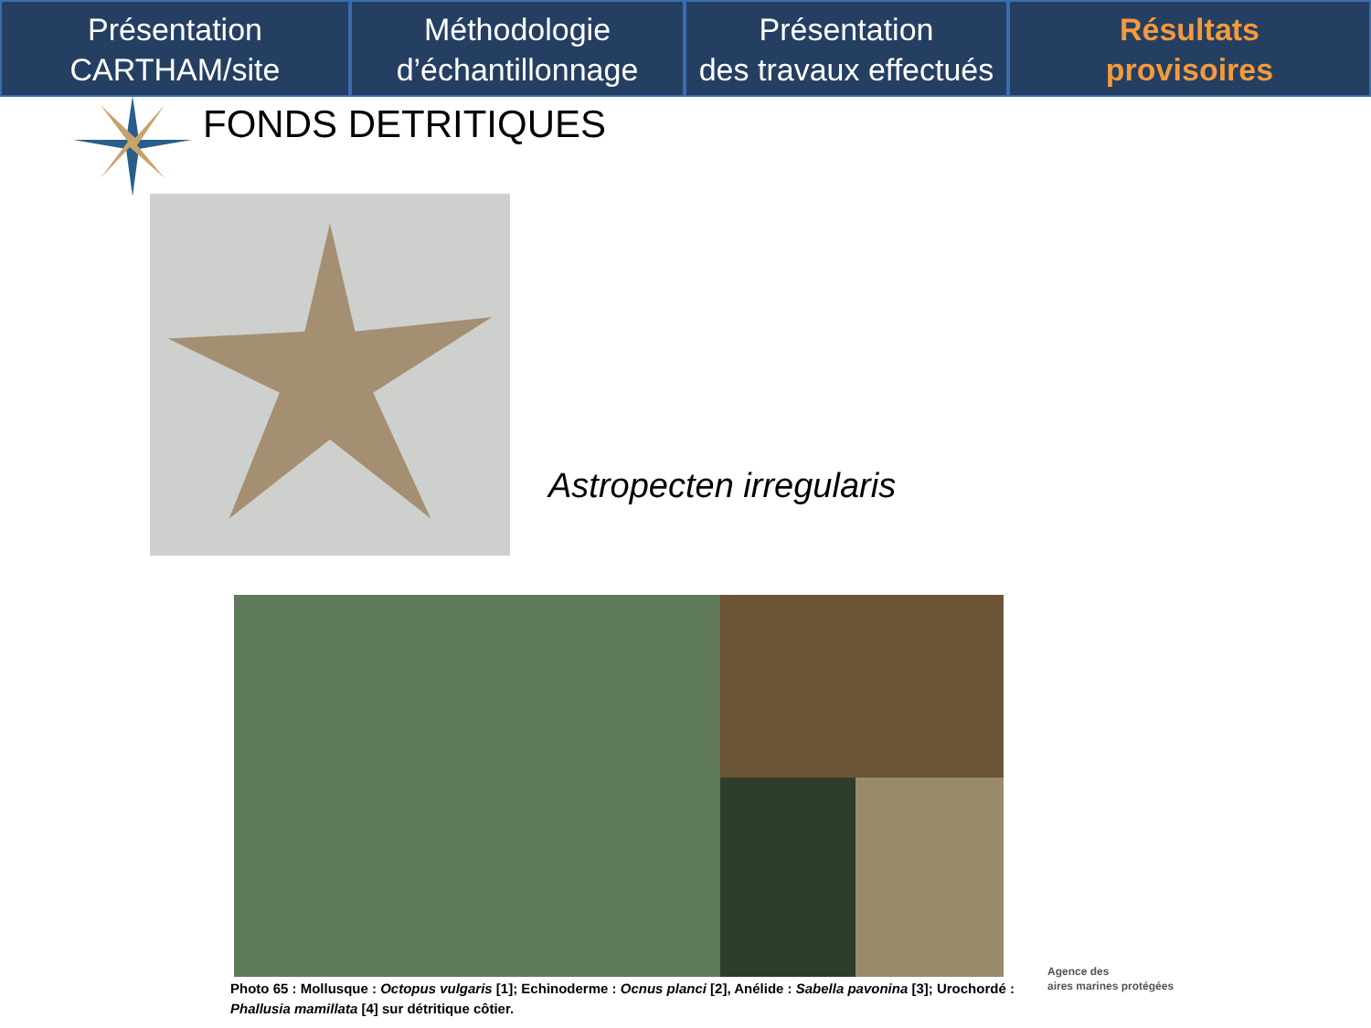Présentation
CARTHAM/site
Méthodologie
d’échantillonnage
Présentation
des travaux effectués
Résultats
provisoires
FONDS DETRITIQUES
Astropecten irregularis
Photo 65 : Mollusque : Octopus vulgaris [1]; Echinoderme : Ocnus planci [2], Anélide : Sabella pavonina [3]; Urochordé : Phallusia mamillata [4] sur détritique côtier.
Agence des
aires marines protégées